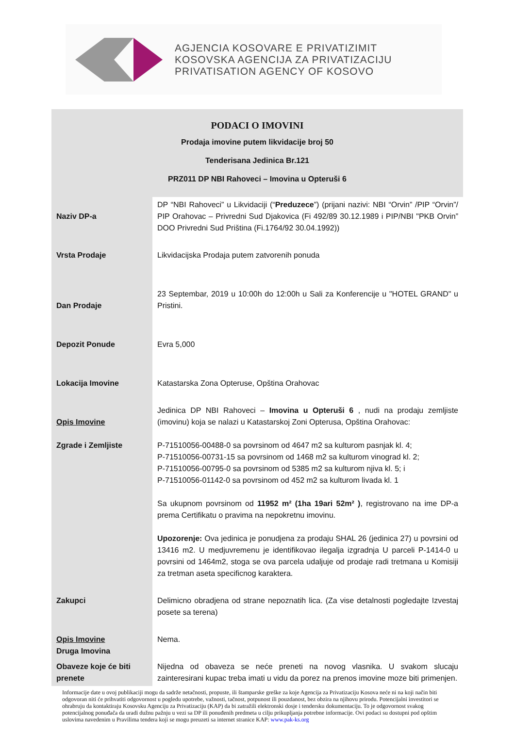AGJENCIA KOSOVARE E PRIVATIZIMIT
KOSOVSKA AGENCIJA ZA PRIVATIZACIJU
PRIVATISATION AGENCY OF KOSOVO
PODACI O IMOVINI
Prodaja imovine putem likvidacije broj 50
Tenderisana Jedinica Br.121
PRZ011 DP NBI Rahoveci – Imovina u Opteruši 6
| Naziv DP-a | DP “NBI Rahoveci” u Likvidaciji (“ Preduzece ”) (prijani nazivi: NBI “Orvin” /PIP “Orvin”/ PIP Orahovac – Privredni Sud Djakovica (Fi 492/89 30.12.1989 i PIP/NBI "PKB Orvin” DOO Privredni Sud Priština (Fi.1764/92 30.04.1992)) |
| Vrsta Prodaje | Likvidacijska Prodaja putem zatvorenih ponuda |
| Dan Prodaje | 23 Septembar, 2019 u 10:00h do 12:00h u Sali za Konferencije u "HOTEL GRAND" u Pristini. |
| Depozit Ponude | Evra 5,000 |
| Lokacija Imovine | Katastarska Zona Opteruse, Opština Orahovac |
| Opis Imovine Zgrade i Zemljiste | Jedinica DP NBI Rahoveci – Imovina u Opteruši 6 , nudi na prodaju zemljiste (imovinu) koja se nalazi u Katastarskoj Zoni Opterusa, Opština Orahovac: P-71510056-00488-0 sa povrsinom od 4647 m2 sa kulturom pasnjak kl. 4; P-71510056-00731-15 sa povrsinom od 1468 m2 sa kulturom vinograd kl. 2; P-71510056-00795-0 sa povrsinom od 5385 m2 sa kulturom njiva kl. 5; i P-71510056-01142-0 sa povrsinom od 452 m2 sa kulturom livada kl. 1 Sa ukupnom povrsinom od 11952 m² (1ha 19ari 52m² ) , registrovano na ime DP-a prema Certifikatu o pravima na nepokretnu imovinu. Upozorenje: Ova jedinica je ponudjena za prodaju SHAL 26 (jedinica 27) u povrsini od 13416 m2. U medjuvremenu je identifikovao ilegalja izgradnja U parceli P-1414-0 u povrsini od 1464m2, stoga se ova parcela udaljuje od prodaje radi tretmana u Komisiji za tretman aseta specificnog karaktera. |
| Zakupci | Delimicno obradjena od strane nepoznatih lica. (Za vise detalnosti pogledajte Izvestaj posete sa terena) |
| Opis Imovine Druga Imovina | Nema. |
| Obaveze koje će biti prenete | Nijedna od obaveza se neće preneti na novog vlasnika. U svakom slucaju zainteresirani kupac treba imati u vidu da porez na prenos imovine moze biti primenjen. |
Informacije date u ovoj publikaciji mogu da sadrže netačnosti, propuste, ili štamparske greške za koje Agencija za Privatizaciju Kosova neće ni na koji način biti odgovoran niti će prihvatiti odgovornost u pogledu upotrebe, važnosti, tačnost, potpunost ili pouzdanost, bez obzira na njihovu prirodu. Potencijalni investitori se ohrabruju da kontaktiraju Kosovsku Agenciju za Privatizaciju (KAP) da bi zatražili elektronski dosje i tendersku dokumentaciju. To je odgovornost svakog potencijalnog ponuđača da uradi dužnu pažnju u vezi sa DP ili ponuđenih predmeta u cilju prikupljanja potrebne informacije. Ovi podaci su dostupni pod opštim uslovima navedenim u Pravilima tendera koji se mogu preuzeti sa internet stranice KAP: www.pak-ks.org